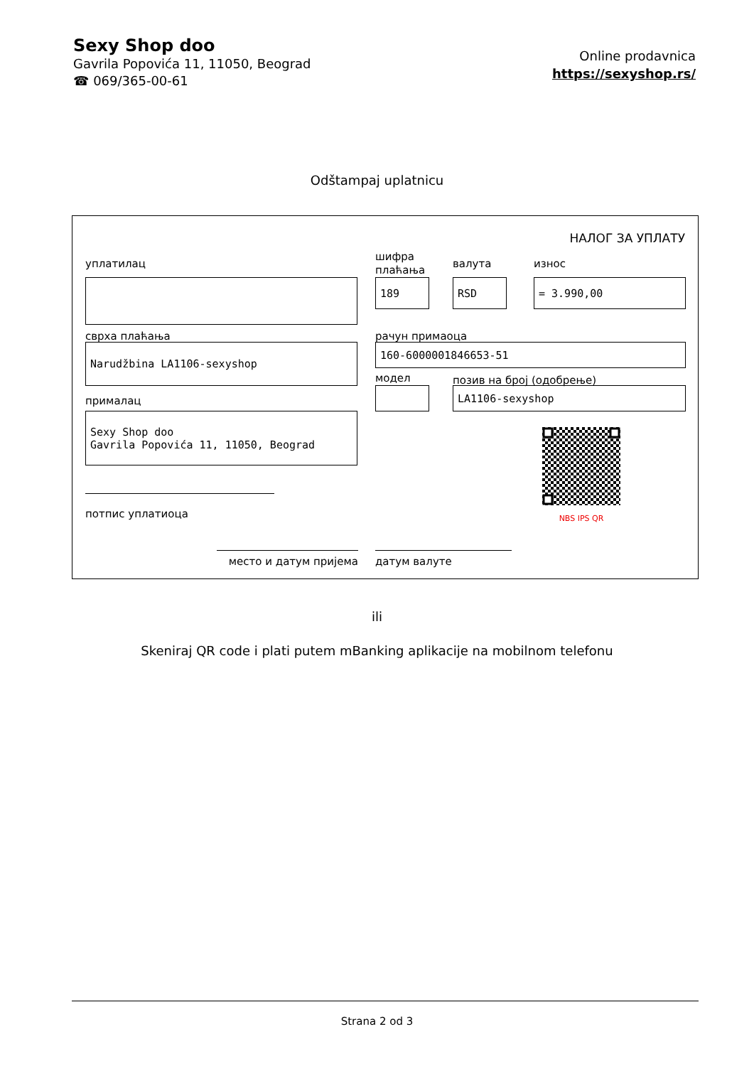Sexy Shop doo
Gavrila Popovića 11, 11050, Beograd
☎ 069/365-00-61
Online prodavnica
https://sexyshop.rs/
Odštampaj uplatnicu
НАЛОГ ЗА УПЛАТУ
уплатилац
шифра
плаћања
валута износ
189 RSD = 3.990,00
сврха плаћања рачун примаоца
Narudžbina LA1106-sexyshop 160-6000001846653-51
модел позив на број (одобрење)
LA1106-sexyshop
прималац
Sexy Shop doo
Gavrila Popovića 11, 11050, Beograd
NBS IPS QR
потпис уплатиоца
место и датум пријема датум валуте
ili
Skeniraj QR code i plati putem mBanking aplikacije na mobilnom telefonu
Strana 2 od 3